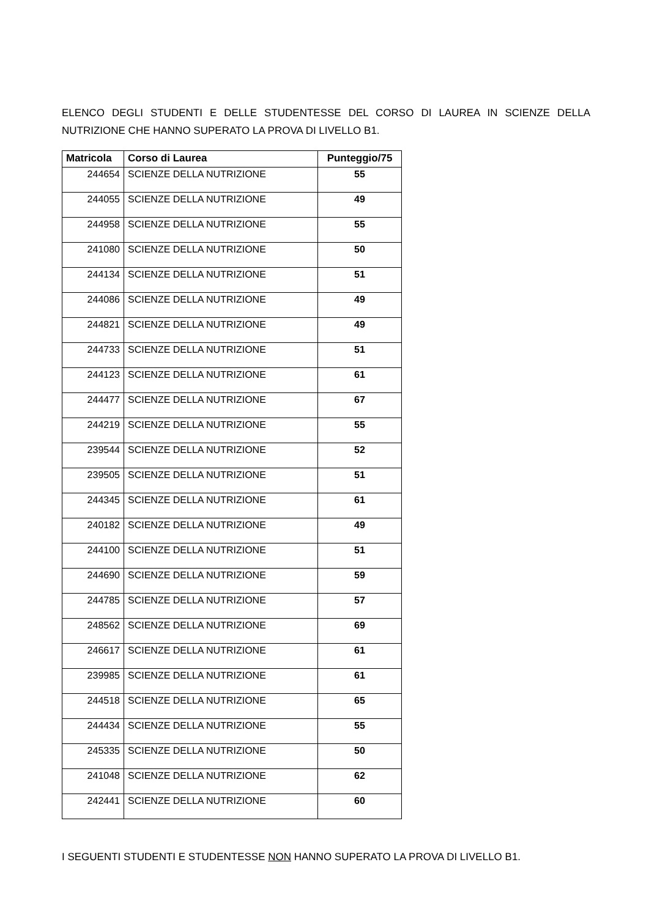ELENCO DEGLI STUDENTI E DELLE STUDENTESSE DEL CORSO DI LAUREA IN SCIENZE DELLA NUTRIZIONE CHE HANNO SUPERATO LA PROVA DI LIVELLO B1.
| Matricola | Corso di Laurea | Punteggio/75 |
| --- | --- | --- |
| 244654 | SCIENZE DELLA NUTRIZIONE | 55 |
| 244055 | SCIENZE DELLA NUTRIZIONE | 49 |
| 244958 | SCIENZE DELLA NUTRIZIONE | 55 |
| 241080 | SCIENZE DELLA NUTRIZIONE | 50 |
| 244134 | SCIENZE DELLA NUTRIZIONE | 51 |
| 244086 | SCIENZE DELLA NUTRIZIONE | 49 |
| 244821 | SCIENZE DELLA NUTRIZIONE | 49 |
| 244733 | SCIENZE DELLA NUTRIZIONE | 51 |
| 244123 | SCIENZE DELLA NUTRIZIONE | 61 |
| 244477 | SCIENZE DELLA NUTRIZIONE | 67 |
| 244219 | SCIENZE DELLA NUTRIZIONE | 55 |
| 239544 | SCIENZE DELLA NUTRIZIONE | 52 |
| 239505 | SCIENZE DELLA NUTRIZIONE | 51 |
| 244345 | SCIENZE DELLA NUTRIZIONE | 61 |
| 240182 | SCIENZE DELLA NUTRIZIONE | 49 |
| 244100 | SCIENZE DELLA NUTRIZIONE | 51 |
| 244690 | SCIENZE DELLA NUTRIZIONE | 59 |
| 244785 | SCIENZE DELLA NUTRIZIONE | 57 |
| 248562 | SCIENZE DELLA NUTRIZIONE | 69 |
| 246617 | SCIENZE DELLA NUTRIZIONE | 61 |
| 239985 | SCIENZE DELLA NUTRIZIONE | 61 |
| 244518 | SCIENZE DELLA NUTRIZIONE | 65 |
| 244434 | SCIENZE DELLA NUTRIZIONE | 55 |
| 245335 | SCIENZE DELLA NUTRIZIONE | 50 |
| 241048 | SCIENZE DELLA NUTRIZIONE | 62 |
| 242441 | SCIENZE DELLA NUTRIZIONE | 60 |
I SEGUENTI STUDENTI E STUDENTESSE NON HANNO SUPERATO LA PROVA DI LIVELLO B1.